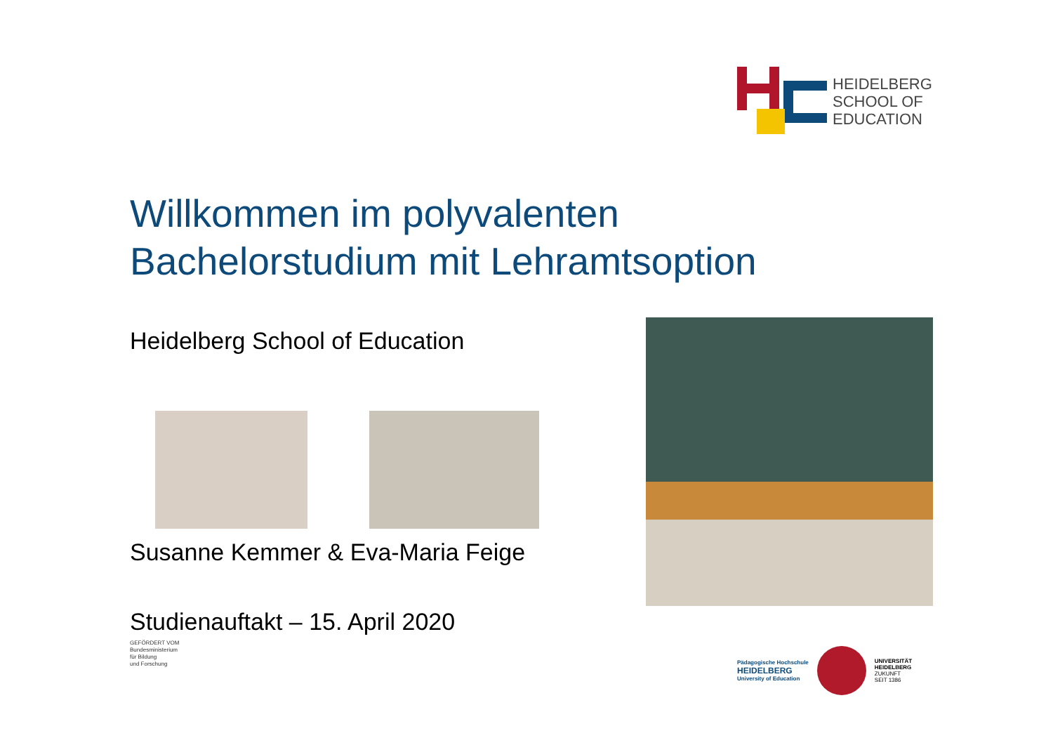HEIDELBERG
SCHOOL OF
EDUCATION
Willkommen im polyvalenten
Bachelorstudium mit Lehramtsoption
Heidelberg School of Education
Susanne Kemmer & Eva-Maria Feige
Studienauftakt – 15. April 2020
GEFÖRDERT VOM
Bundesministerium
für Bildung
und Forschung
Pädagogische Hochschule
HEIDELBERG
University of Education
UNIVERSITÄT
HEIDELBERG
ZUKUNFT
SEIT 1386